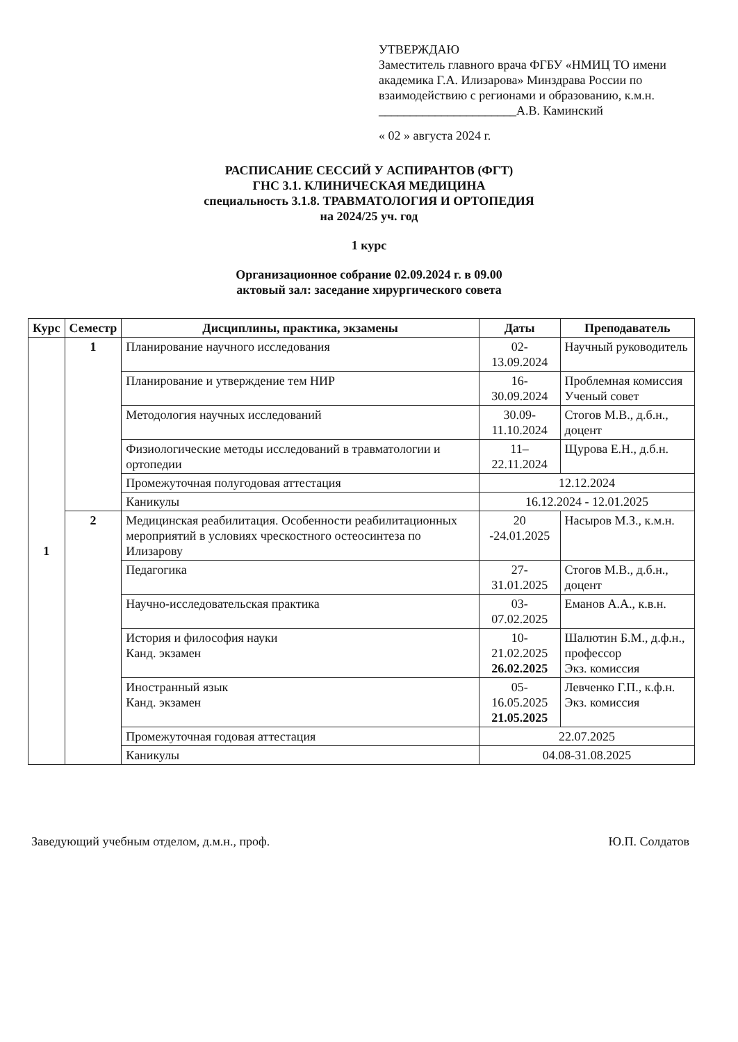УТВЕРЖДАЮ
Заместитель главного врача ФГБУ «НМИЦ ТО имени академика Г.А. Илизарова» Минздрава России по взаимодействию с регионами и образованию, к.м.н.
______________________А.В. Каминский
« 02 » августа 2024 г.
РАСПИСАНИЕ СЕССИЙ У АСПИРАНТОВ (ФГТ)
ГНС 3.1. КЛИНИЧЕСКАЯ МЕДИЦИНА
специальность 3.1.8. ТРАВМАТОЛОГИЯ И ОРТОПЕДИЯ
на 2024/25 уч. год
1 курс
Организационное собрание 02.09.2024 г. в 09.00
актовый зал: заседание хирургического совета
| Курс | Семестр | Дисциплины, практика, экзамены | Даты | Преподаватель |
| --- | --- | --- | --- | --- |
| 1 | 1 | Планирование научного исследования | 02-13.09.2024 | Научный руководитель |
| | | Планирование и утверждение тем НИР | 16-30.09.2024 | Проблемная комиссия Ученый совет |
| | | Методология научных исследований | 30.09-11.10.2024 | Стогов М.В., д.б.н., доцент |
| | | Физиологические методы исследований в травматологии и ортопедии | 11–22.11.2024 | Щурова Е.Н., д.б.н. |
| | | Промежуточная полугодовая аттестация | 12.12.2024 | |
| | | Каникулы | 16.12.2024 - 12.01.2025 | |
| | 2 | Медицинская реабилитация. Особенности реабилитационных мероприятий в условиях чрескостного остеосинтеза по Илизарову | 20 -24.01.2025 | Насыров М.З., к.м.н. |
| | | Педагогика | 27-31.01.2025 | Стогов М.В., д.б.н., доцент |
| | | Научно-исследовательская практика | 03-07.02.2025 | Еманов А.А., к.в.н. |
| | | История и философия науки Канд. экзамен | 10-21.02.2025 26.02.2025 | Шалютин Б.М., д.ф.н., профессор Экз. комиссия |
| | | Иностранный язык Канд. экзамен | 05-16.05.2025 21.05.2025 | Левченко Г.П., к.ф.н. Экз. комиссия |
| | | Промежуточная годовая аттестация | 22.07.2025 | |
| | | Каникулы | 04.08-31.08.2025 | |
Заведующий учебным отделом, д.м.н., проф. Ю.П. Солдатов